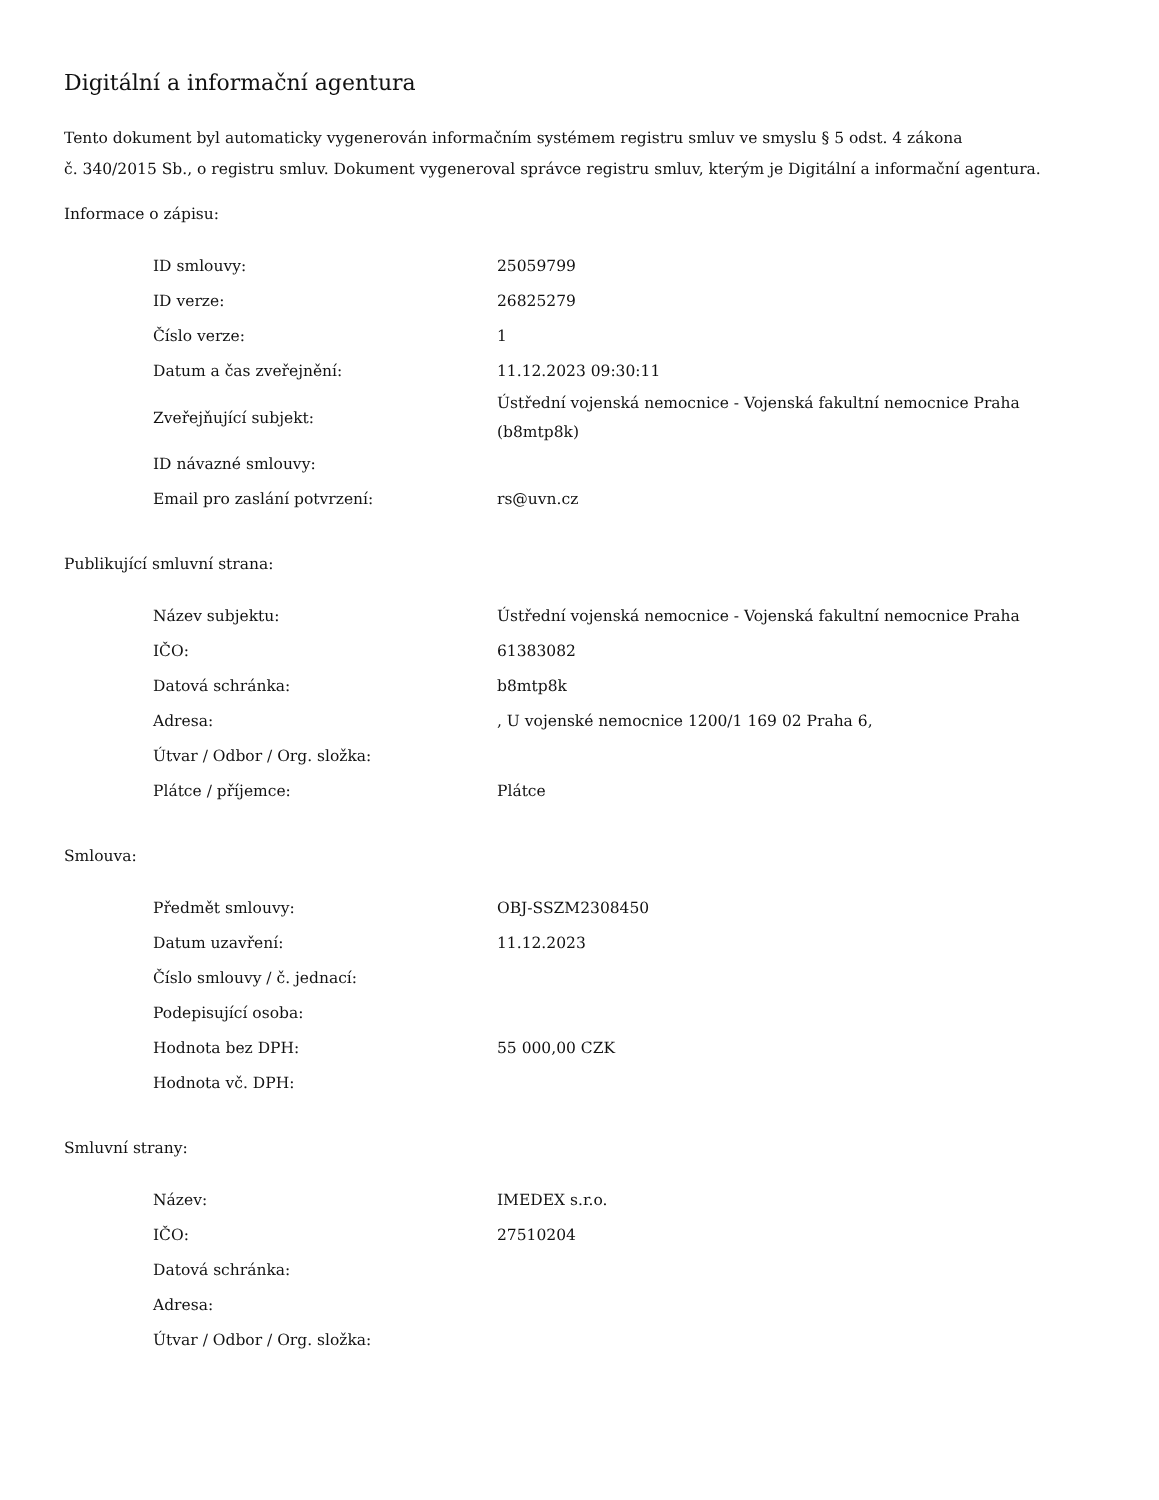Digitální a informační agentura
Tento dokument byl automaticky vygenerován informačním systémem registru smluv ve smyslu § 5 odst. 4 zákona
č. 340/2015 Sb., o registru smluv. Dokument vygeneroval správce registru smluv, kterým je Digitální a informační agentura.
Informace o zápisu:
| ID smlouvy: | 25059799 |
| ID verze: | 26825279 |
| Číslo verze: | 1 |
| Datum a čas zveřejnění: | 11.12.2023 09:30:11 |
| Zveřejňující subjekt: | Ústřední vojenská nemocnice - Vojenská fakultní nemocnice Praha (b8mtp8k) |
| ID návazné smlouvy: | |
| Email pro zaslání potvrzení: | rs@uvn.cz |
Publikující smluvní strana:
| Název subjektu: | Ústřední vojenská nemocnice - Vojenská fakultní nemocnice Praha |
| IČO: | 61383082 |
| Datová schránka: | b8mtp8k |
| Adresa: | , U vojenské nemocnice 1200/1 169 02 Praha 6, |
| Útvar / Odbor / Org. složka: | |
| Plátce / příjemce: | Plátce |
Smlouva:
| Předmět smlouvy: | OBJ-SSZM2308450 |
| Datum uzavření: | 11.12.2023 |
| Číslo smlouvy / č. jednací: | |
| Podepisující osoba: | |
| Hodnota bez DPH: | 55 000,00 CZK |
| Hodnota vč. DPH: | |
Smluvní strany:
| Název: | IMEDEX s.r.o. |
| IČO: | 27510204 |
| Datová schránka: | |
| Adresa: | |
| Útvar / Odbor / Org. složka: | |